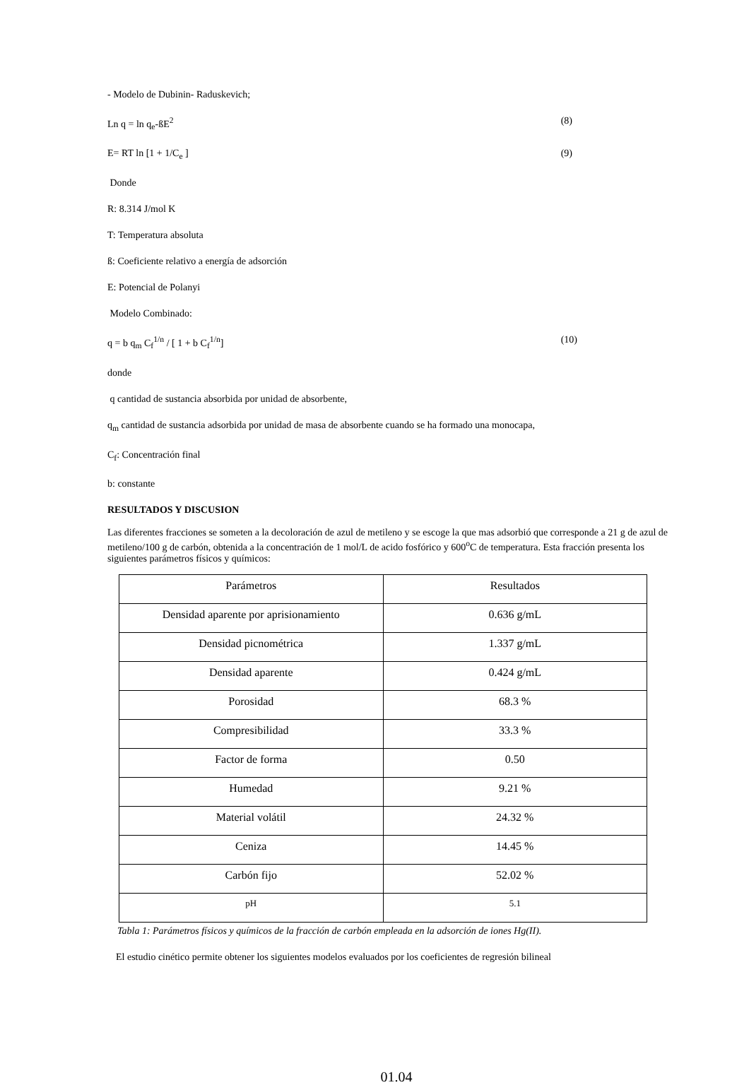- Modelo de Dubinin- Raduskevich;
Ln q = ln q<sub>e</sub>-ßE<sup>2</sup> (8)
E= RT ln [1 + 1/C<sub>e</sub> ] (9)
Donde
R: 8.314 J/mol K
T: Temperatura absoluta
ß: Coeficiente relativo a energía de adsorción
E: Potencial de Polanyi
Modelo Combinado:
q = b q<sub>m</sub> C<sub>f</sub><sup>1/n</sup> / [ 1 + b C<sub>f</sub><sup>1/n</sup>] (10)
donde
q cantidad de sustancia absorbida por unidad de absorbente,
q<sub>m</sub> cantidad de sustancia adsorbida por unidad de masa de absorbente cuando se ha formado una monocapa,
C<sub>f</sub>: Concentración final
b: constante
RESULTADOS Y DISCUSION
Las diferentes fracciones se someten a la decoloración de azul de metileno y se escoge la que mas adsorbió que corresponde a 21 g de azul de metileno/100 g de carbón, obtenida a la concentración de 1 mol/L de acido fosfórico y 600<sup>o</sup>C de temperatura. Esta fracción presenta los siguientes parámetros físicos y químicos:
| Parámetros | Resultados |
| Densidad aparente por aprisionamiento | 0.636 g/mL |
| Densidad picnométrica | 1.337 g/mL |
| Densidad aparente | 0.424 g/mL |
| Porosidad | 68.3 % |
| Compresibilidad | 33.3 % |
| Factor de forma | 0.50 |
| Humedad | 9.21 % |
| Material volátil | 24.32 % |
| Ceniza | 14.45 % |
| Carbón fijo | 52.02 % |
| pH | 5.1 |
Tabla 1: Parámetros físicos y químicos de la fracción de carbón empleada en la adsorción de iones Hg(II).
El estudio cinético permite obtener los siguientes modelos evaluados por los coeficientes de regresión bilineal
01.04